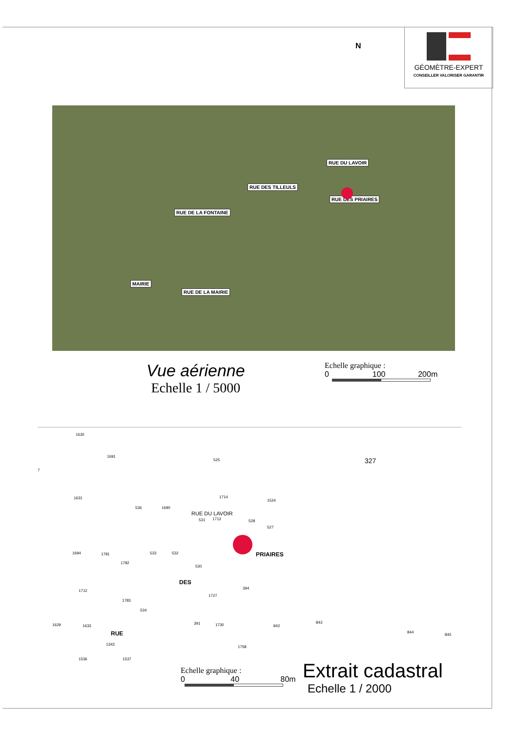N
GÉOMÈTRE-EXPERT
CONSEILLER VALORISER GARANTIR
RUE DE LA FONTAINE
RUE DES TILLEULS
RUE DU LAVOIR
RUE DES PRIAIRES
MAIRIE
RUE DE LA MAIRIE
Vue aérienne
Echelle 1 / 5000
Echelle graphique :
0 100 200m
1630
7
1691
525 327
1631
536 1690
1714
1524
531 1713 528
527
RUE DU LAVOIR
1694 1781 533 532
1782
PRIAIRES
530
1712
1783
534
DES
394
1727
1629 1633
RUE
391 1730 842
843
844
845
1343
1758
1536 1537
Echelle graphique :
0 40 80m
Extrait cadastral
Echelle 1 / 2000